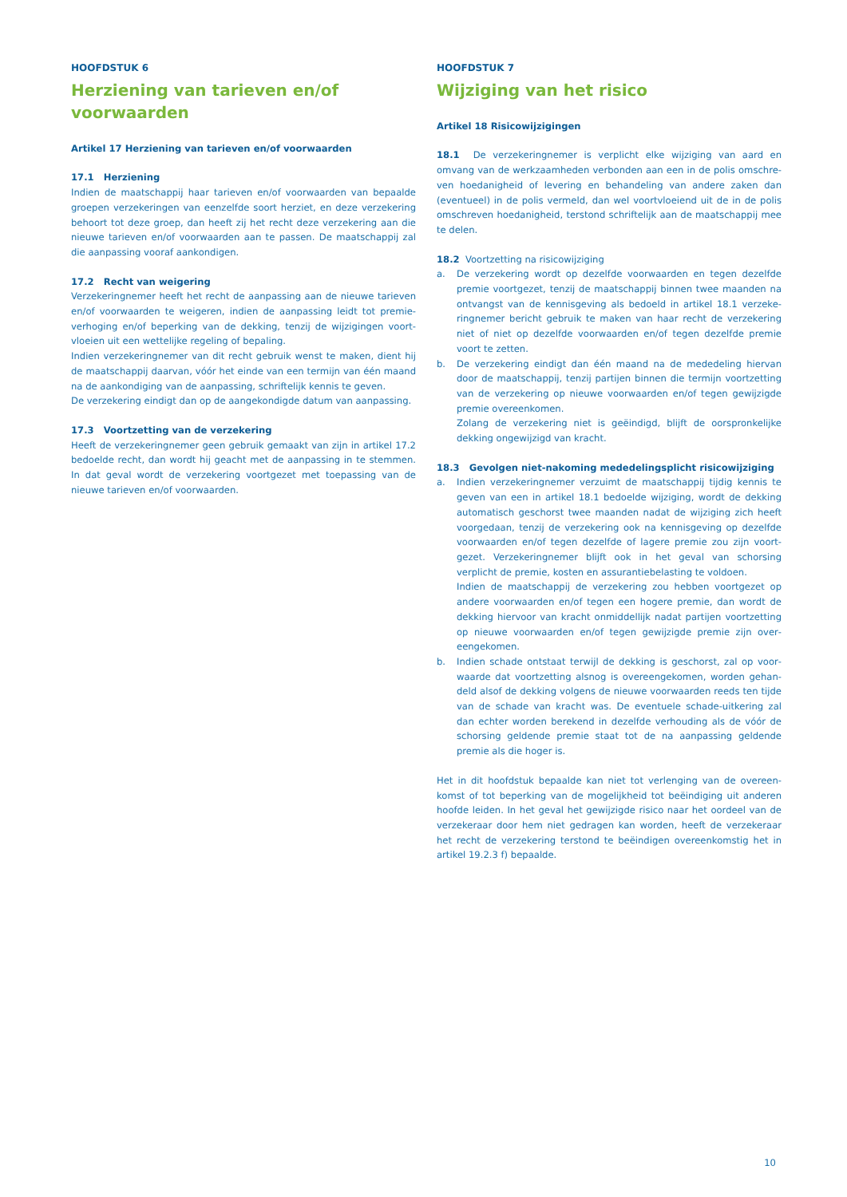HOOFDSTUK 6
Herziening van tarieven en/of voorwaarden
Artikel 17 Herziening van tarieven en/of voorwaarden
17.1 Herziening
Indien de maatschappij haar tarieven en/of voorwaarden van bepaalde groepen verzekeringen van eenzelfde soort herziet, en deze verzekering behoort tot deze groep, dan heeft zij het recht deze verzekering aan die nieuwe tarieven en/of voorwaarden aan te passen. De maatschappij zal die aanpassing vooraf aankondigen.
17.2 Recht van weigering
Verzekeringnemer heeft het recht de aanpassing aan de nieuwe tarieven en/of voorwaarden te weigeren, indien de aanpassing leidt tot premie­verhoging en/of beperking van de dekking, tenzij de wijzigingen voort­vloeien uit een wettelijke regeling of bepaling.
Indien verzekeringnemer van dit recht gebruik wenst te maken, dient hij de maatschappij daarvan, vóór het einde van een termijn van één maand na de aankondiging van de aanpassing, schriftelijk kennis te geven.
De verzekering eindigt dan op de aangekondigde datum van aanpassing.
17.3 Voortzetting van de verzekering
Heeft de verzekeringnemer geen gebruik gemaakt van zijn in artikel 17.2 bedoelde recht, dan wordt hij geacht met de aanpassing in te stemmen. In dat geval wordt de verzekering voortgezet met toepassing van de nieuwe tarieven en/of voorwaarden.
HOOFDSTUK 7
Wijziging van het risico
Artikel 18 Risicowijzigingen
18.1 De verzekeringnemer is verplicht elke wijziging van aard en omvang van de werkzaamheden verbonden aan een in de polis omschre­ven hoedanigheid of levering en behandeling van andere zaken dan (eventueel) in de polis vermeld, dan wel voortvloeiend uit de in de polis omschreven hoedanigheid, terstond schriftelijk aan de maatschappij mee te delen.
18.2 Voortzetting na risicowijziging
a. De verzekering wordt op dezelfde voorwaarden en tegen dezelfde premie voortgezet, tenzij de maatschappij binnen twee maanden na ontvangst van de kennisgeving als bedoeld in artikel 18.1 verzeke­ringnemer bericht gebruik te maken van haar recht de verzekering niet of niet op dezelfde voorwaarden en/of tegen dezelfde premie voort te zetten.
b. De verzekering eindigt dan één maand na de mededeling hiervan door de maatschappij, tenzij partijen binnen die termijn voortzetting van de verzekering op nieuwe voorwaarden en/of tegen gewijzigde premie overeenkomen.
Zolang de verzekering niet is geëindigd, blijft de oorspronkelijke dekking ongewijzigd van kracht.
18.3 Gevolgen niet-nakoming mededelingsplicht risicowijziging
a. Indien verzekeringnemer verzuimt de maatschappij tijdig kennis te geven van een in artikel 18.1 bedoelde wijziging, wordt de dekking automatisch geschorst twee maanden nadat de wijziging zich heeft voorgedaan, tenzij de verzekering ook na kennisgeving op dezelfde voorwaarden en/of tegen dezelfde of lagere premie zou zijn voort­gezet. Verzekeringnemer blijft ook in het geval van schorsing verplicht de premie, kosten en assurantiebelasting te voldoen.
Indien de maatschappij de verzekering zou hebben voortgezet op andere voorwaarden en/of tegen een hogere premie, dan wordt de dekking hiervoor van kracht onmiddellijk nadat partijen voortzetting op nieuwe voorwaarden en/of tegen gewijzigde premie zijn over­eengekomen.
b. Indien schade ontstaat terwijl de dekking is geschorst, zal op voor­waarde dat voortzetting alsnog is overeengekomen, worden gehan­deld alsof de dekking volgens de nieuwe voorwaarden reeds ten tijde van de schade van kracht was. De eventuele schade-uitkering zal dan echter worden berekend in dezelfde verhouding als de vóór de schorsing geldende premie staat tot de na aanpassing geldende premie als die hoger is.
Het in dit hoofdstuk bepaalde kan niet tot verlenging van de overeen­komst of tot beperking van de mogelijkheid tot beëindiging uit anderen hoofde leiden. In het geval het gewijzigde risico naar het oordeel van de verzekeraar door hem niet gedragen kan worden, heeft de verzekeraar het recht de verzekering terstond te beëindigen overeenkomstig het in artikel 19.2.3 f) bepaalde.
10